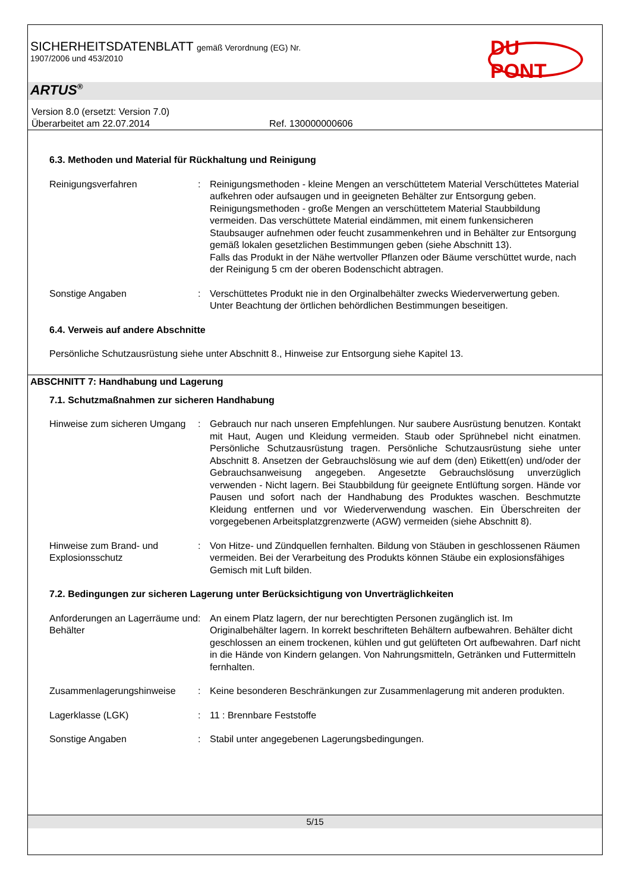SICHERHEITSDATENBLATT gemäß Verordnung (EG) Nr.
1907/2006 und 453/2010
DU PONT
ARTUS<sup>®</sup>
Version 8.0 (ersetzt: Version 7.0)
Überarbeitet am 22.07.2014 Ref. 130000000606
6.3. Methoden und Material für Rückhaltung und Reinigung
Reinigungsverfahren : Reinigungsmethoden - kleine Mengen an verschüttetem Material Verschüttetes Material aufkehren oder aufsaugen und in geeigneten Behälter zur Entsorgung geben.
Reinigungsmethoden - große Mengen an verschüttetem Material Staubbildung vermeiden. Das verschüttete Material eindämmen, mit einem funkensicheren Staubsauger aufnehmen oder feucht zusammenkehren und in Behälter zur Entsorgung gemäß lokalen gesetzlichen Bestimmungen geben (siehe Abschnitt 13).
Falls das Produkt in der Nähe wertvoller Pflanzen oder Bäume verschüttet wurde, nach der Reinigung 5 cm der oberen Bodenschicht abtragen.
Sonstige Angaben : Verschüttetes Produkt nie in den Orginalbehälter zwecks Wiederverwertung geben. Unter Beachtung der örtlichen behördlichen Bestimmungen beseitigen.
6.4. Verweis auf andere Abschnitte
Persönliche Schutzausrüstung siehe unter Abschnitt 8., Hinweise zur Entsorgung siehe Kapitel 13.
ABSCHNITT 7: Handhabung und Lagerung
7.1. Schutzmaßnahmen zur sicheren Handhabung
Hinweise zum sicheren Umgang
: Gebrauch nur nach unseren Empfehlungen. Nur saubere Ausrüstung benutzen. Kontakt mit Haut, Augen und Kleidung vermeiden. Staub oder Sprühnebel nicht einatmen. Persönliche Schutzausrüstung tragen. Persönliche Schutzausrüstung siehe unter Abschnitt 8. Ansetzen der Gebrauchslösung wie auf dem (den) Etikett(en) und/oder der Gebrauchsanweisung angegeben. Angesetzte Gebrauchslösung unverzüglich verwenden - Nicht lagern. Bei Staubbildung für geeignete Entlüftung sorgen. Hände vor Pausen und sofort nach der Handhabung des Produktes waschen. Beschmutzte Kleidung entfernen und vor Wiederverwendung waschen. Ein Überschreiten der vorgegebenen Arbeitsplatzgrenzwerte (AGW) vermeiden (siehe Abschnitt 8).
Hinweise zum Brand- und Explosionsschutz
: Von Hitze- und Zündquellen fernhalten. Bildung von Stäuben in geschlossenen Räumen vermeiden. Bei der Verarbeitung des Produkts können Stäube ein explosionsfähiges Gemisch mit Luft bilden.
7.2. Bedingungen zur sicheren Lagerung unter Berücksichtigung von Unverträglichkeiten
Anforderungen an Lagerräume und Behälter
: An einem Platz lagern, der nur berechtigten Personen zugänglich ist. Im Originalbehälter lagern. In korrekt beschrifteten Behältern aufbewahren. Behälter dicht geschlossen an einem trockenen, kühlen und gut gelüfteten Ort aufbewahren. Darf nicht in die Hände von Kindern gelangen. Von Nahrungsmitteln, Getränken und Futtermitteln fernhalten.
Zusammenlagerungshinweise : Keine besonderen Beschränkungen zur Zusammenlagerung mit anderen produkten.
Lagerklasse (LGK) : 11 : Brennbare Feststoffe
Sonstige Angaben : Stabil unter angegebenen Lagerungsbedingungen.
5/15